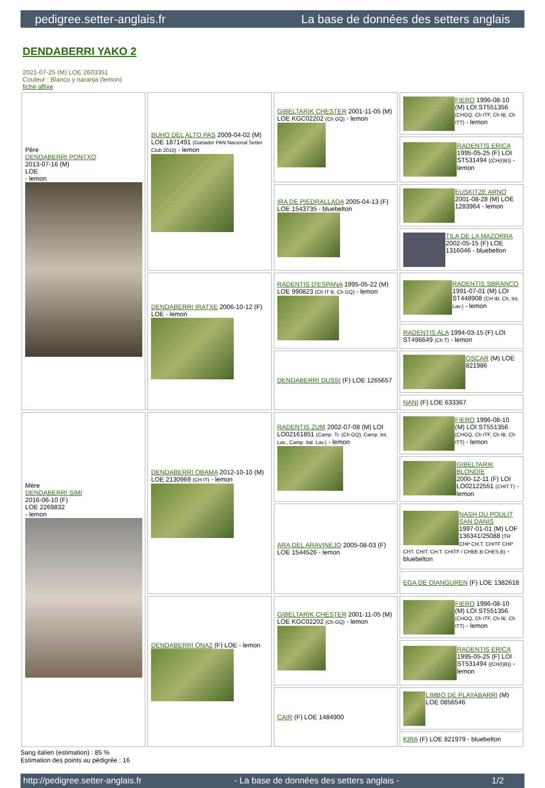pedigree.setter-anglais.fr La base de données des setters anglais
DENDABERRI YAKO 2
2021-07-25 (M) LOE 2603351
Couleur : Blanco y naranja (lemon)
fiche affixe
| Père DENDABERRI PONTXO 2013-07-16 (M) LOE - lemon | BUHO DEL ALTO PAS 2009-04-02 (M) LOE 1871491 (Ganador PAN Nacional Setter Club 2010) - lemon | GIBELTARIK CHESTER 2001-11-05 (M) LOE KGC02202 (Ch GQ) - lemon | FIERO 1996-08-10 (M) LOI ST551356 (CHGQ, Ch ITF, Ch IB, Ch ITT) - lemon |
| | | | RADENTIS ERICA 1995-05-25 (F) LOI ST531494 ((CH(I)B)) - lemon |
| | | IRA DE PIEDRALLADA 2005-04-13 (F) LOE 1543735 - bluebelton | EUSKITZE ARNO 2001-08-28 (M) LOE 1283964 - lemon |
| | | | TILA DE LA MAZORRA 2002-05-15 (F) LOE 1316046 - bluebelton |
| | DENDABERRI IRATXE 2006-10-12 (F) LOE - lemon | RADENTIS D'ESPANA 1995-05-22 (M) LOE 990823 (Ch IT B, Ch GQ) - lemon | RADENTIS SBRANCO 1991-07-01 (M) LOI ST448908 (CH IB, Ch. Int. Lav.) - lemon |
| | | | RADENTIS ALA 1994-03-15 (F) LOI ST496649 (Ch T) - lemon |
| | | DENDABERRI DUSSI (F) LOE 1265657 | OSCAR (M) LOE 821986 |
| | | | NANI (F) LOE 633367 |
| Mère DENDABERRI SIMI 2016-06-10 (F) LOE 2269832 - lemon | DENDABERRI OBAMA 2012-10-10 (M) LOE 2130969 (CH IT) - lemon | RADENTIS ZUM 2002-07-08 (M) LOI LO02161851 (Camp. Tr. (Ch GQ), Camp. Int. Lav., Camp. Ital. Lav.) - lemon | FIERO 1996-08-10 (M) LOI ST551356 (CHGQ, Ch ITF, Ch IB, Ch ITT) - lemon |
| | | | GIBELTARIK BLONDIE 2000-12-11 (F) LOI LO02122551 (CHIT.T) - lemon |
| | | ARA DEL ARAVINEJO 2005-08-03 (F) LOE 1544526 - lemon | NASH DU POULIT SAN DANIS 1997-01-01 (M) LOF 136341/25088 (TR CHP CH.T. CHITF CHP CHT. CHIT. CH.T. CHITF / CHBE.B CHES.B) - bluebelton |
| | | | EGA DE OIANGUREN (F) LOE 1382618 |
| | DENDABERRI ONA2 (F) LOE - lemon | GIBELTARIK CHESTER 2001-11-05 (M) LOE KGC02202 (Ch GQ) - lemon | FIERO 1996-08-10 (M) LOI ST551356 (CHGQ, Ch ITF, Ch IB, Ch ITT) - lemon |
| | | | RADENTIS ERICA 1995-05-25 (F) LOI ST531494 ((CH(I)B)) - lemon |
| | | CAIR (F) LOE 1484900 | LIMBO DE PLAYABARRI (M) LOE 0856546 |
| | | | KIRA (F) LOE 821979 - bluebelton |
Sang italien (estimation) : 85 %
Estimation des points au pédigrée : 16
http://pedigree.setter-anglais.fr - La base de données des setters anglais - 1/2